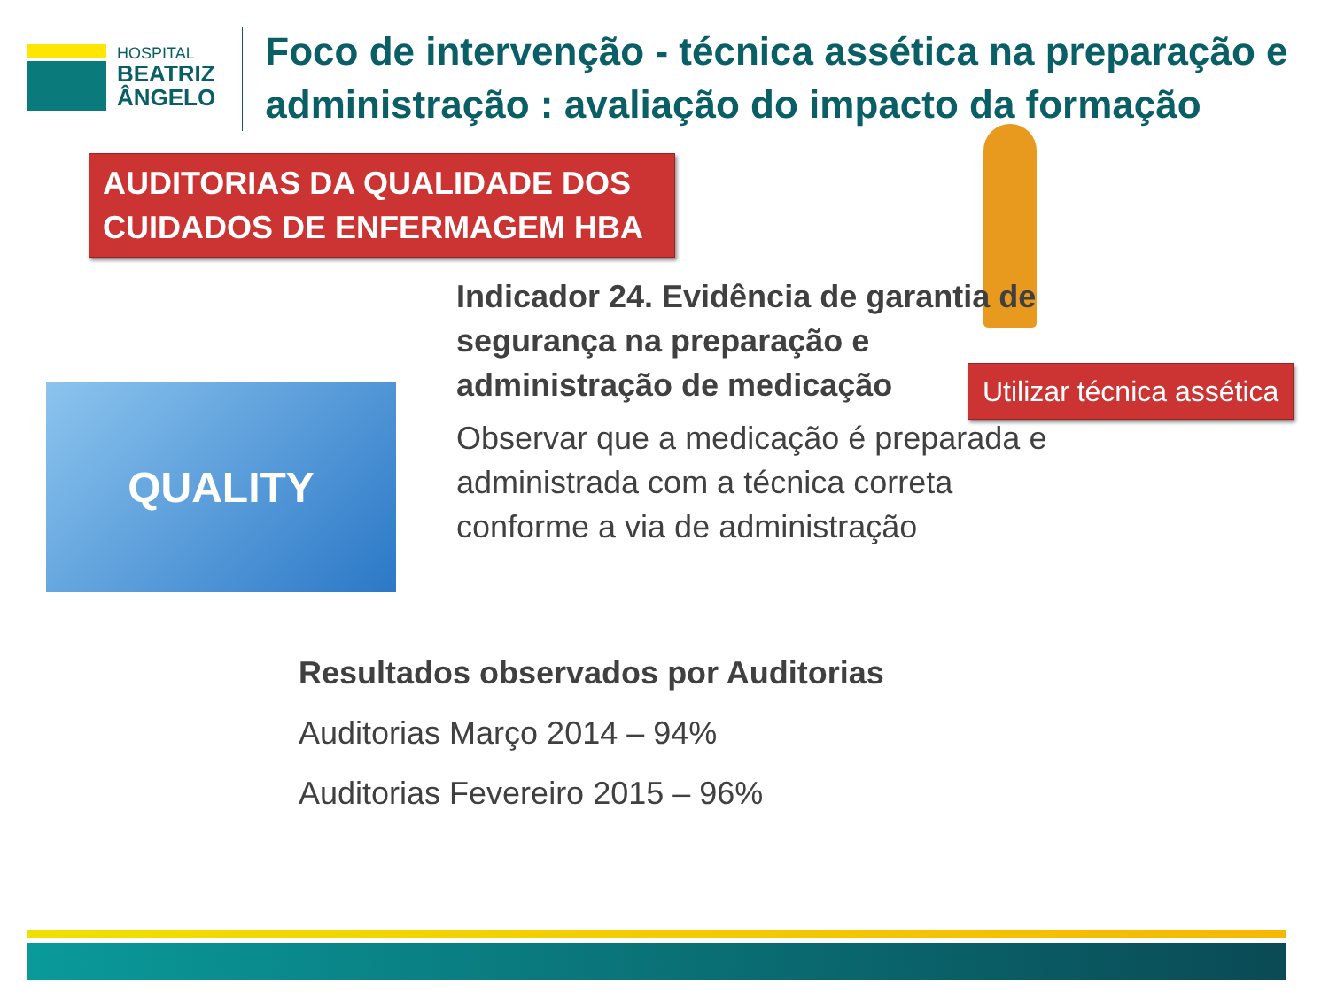HOSPITAL
BEATRIZ
ÂNGELO
Foco de intervenção - técnica assética na preparação e administração : avaliação do impacto da formação
AUDITORIAS DA QUALIDADE DOS CUIDADOS DE ENFERMAGEM HBA
Utilizar técnica assética
QUALITY
Indicador 24. Evidência de garantia de segurança na preparação e administração de medicação
Observar que a medicação é preparada e administrada com a técnica correta conforme a via de administração
Resultados observados por Auditorias
Auditorias Março 2014 – 94%
Auditorias Fevereiro 2015 – 96%